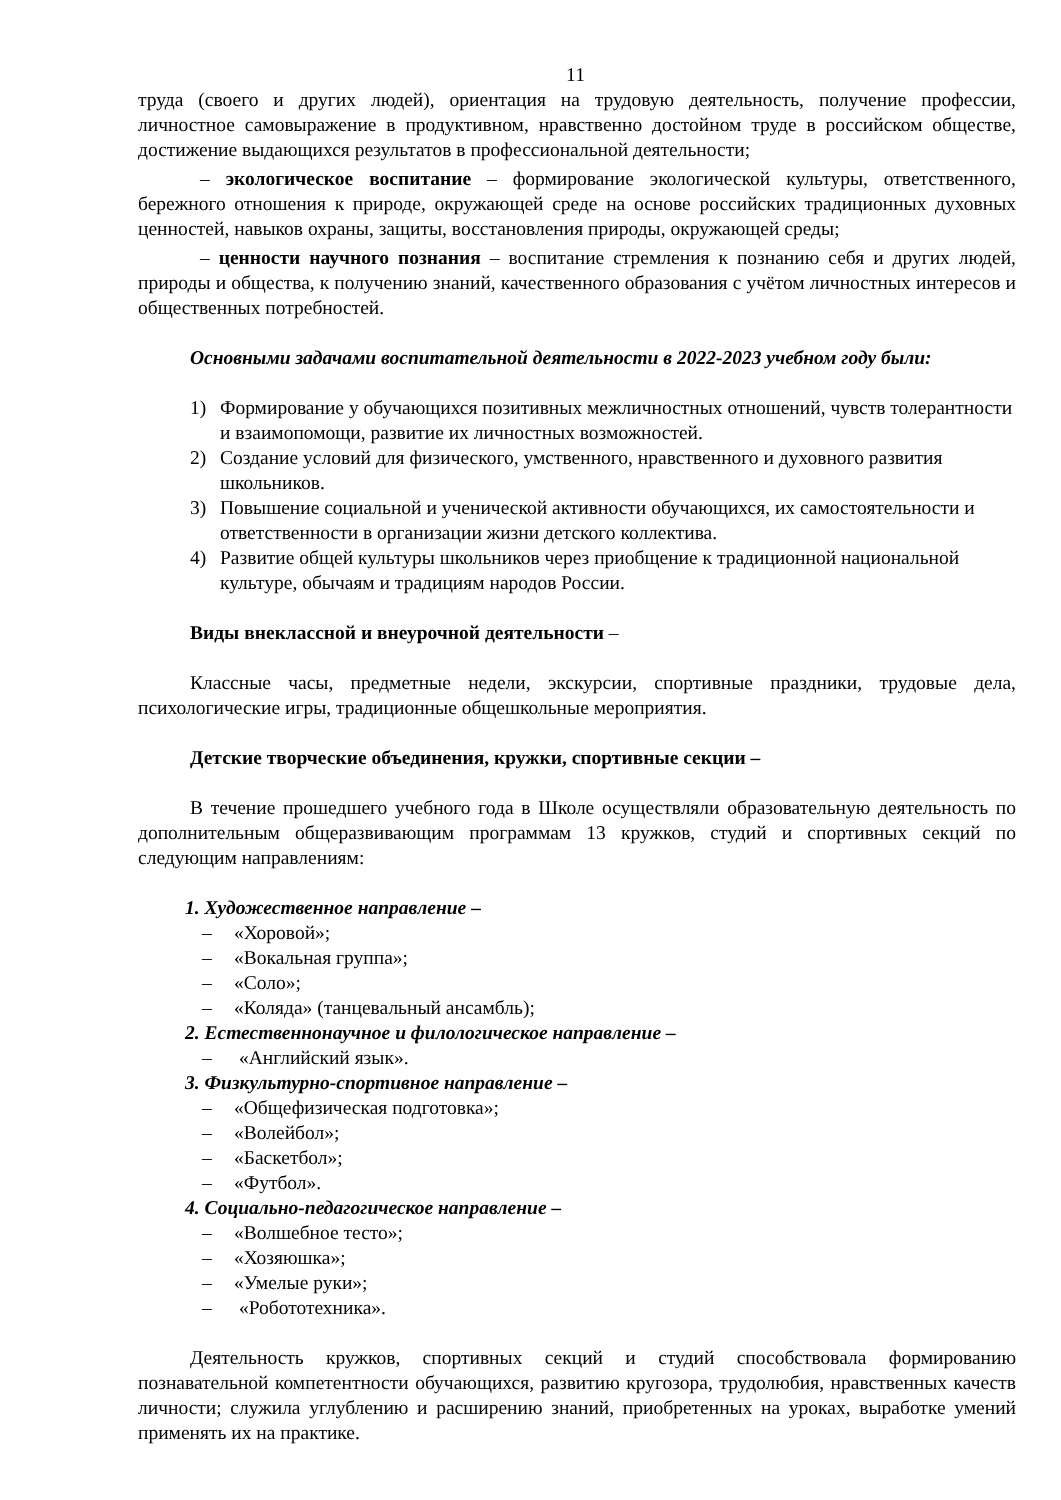11
труда (своего и других людей), ориентация на трудовую деятельность, получение профессии, личностное самовыражение в продуктивном, нравственно достойном труде в российском обществе, достижение выдающихся результатов в профессиональной деятельности;
– экологическое воспитание – формирование экологической культуры, ответственного, бережного отношения к природе, окружающей среде на основе российских традиционных духовных ценностей, навыков охраны, защиты, восстановления природы, окружающей среды;
– ценности научного познания – воспитание стремления к познанию себя и других людей, природы и общества, к получению знаний, качественного образования с учётом личностных интересов и общественных потребностей.
Основными задачами воспитательной деятельности в 2022-2023 учебном году были:
1) Формирование у обучающихся позитивных межличностных отношений, чувств толерантности и взаимопомощи, развитие их личностных возможностей.
2) Создание условий для физического, умственного, нравственного и духовного развития школьников.
3) Повышение социальной и ученической активности обучающихся, их самостоятельности и ответственности в организации жизни детского коллектива.
4) Развитие общей культуры школьников через приобщение к традиционной национальной культуре, обычаям и традициям народов России.
Виды внеклассной и внеурочной деятельности –
Классные часы, предметные недели, экскурсии, спортивные праздники, трудовые дела, психологические игры, традиционные общешкольные мероприятия.
Детские творческие объединения, кружки, спортивные секции –
В течение прошедшего учебного года в Школе осуществляли образовательную деятельность по дополнительным общеразвивающим программам 13 кружков, студий и спортивных секций по следующим направлениям:
1. Художественное направление –
– «Хоровой»;
– «Вокальная группа»;
– «Соло»;
– «Коляда» (танцевальный ансамбль);
2. Естественнонаучное и филологическое направление –
– «Английский язык».
3. Физкультурно-спортивное направление –
– «Общефизическая подготовка»;
– «Волейбол»;
– «Баскетбол»;
– «Футбол».
4. Социально-педагогическое направление –
– «Волшебное тесто»;
– «Хозяюшка»;
– «Умелые руки»;
– «Робототехника».
Деятельность кружков, спортивных секций и студий способствовала формированию познавательной компетентности обучающихся, развитию кругозора, трудолюбия, нравственных качеств личности; служила углублению и расширению знаний, приобретенных на уроках, выработке умений применять их на практике.